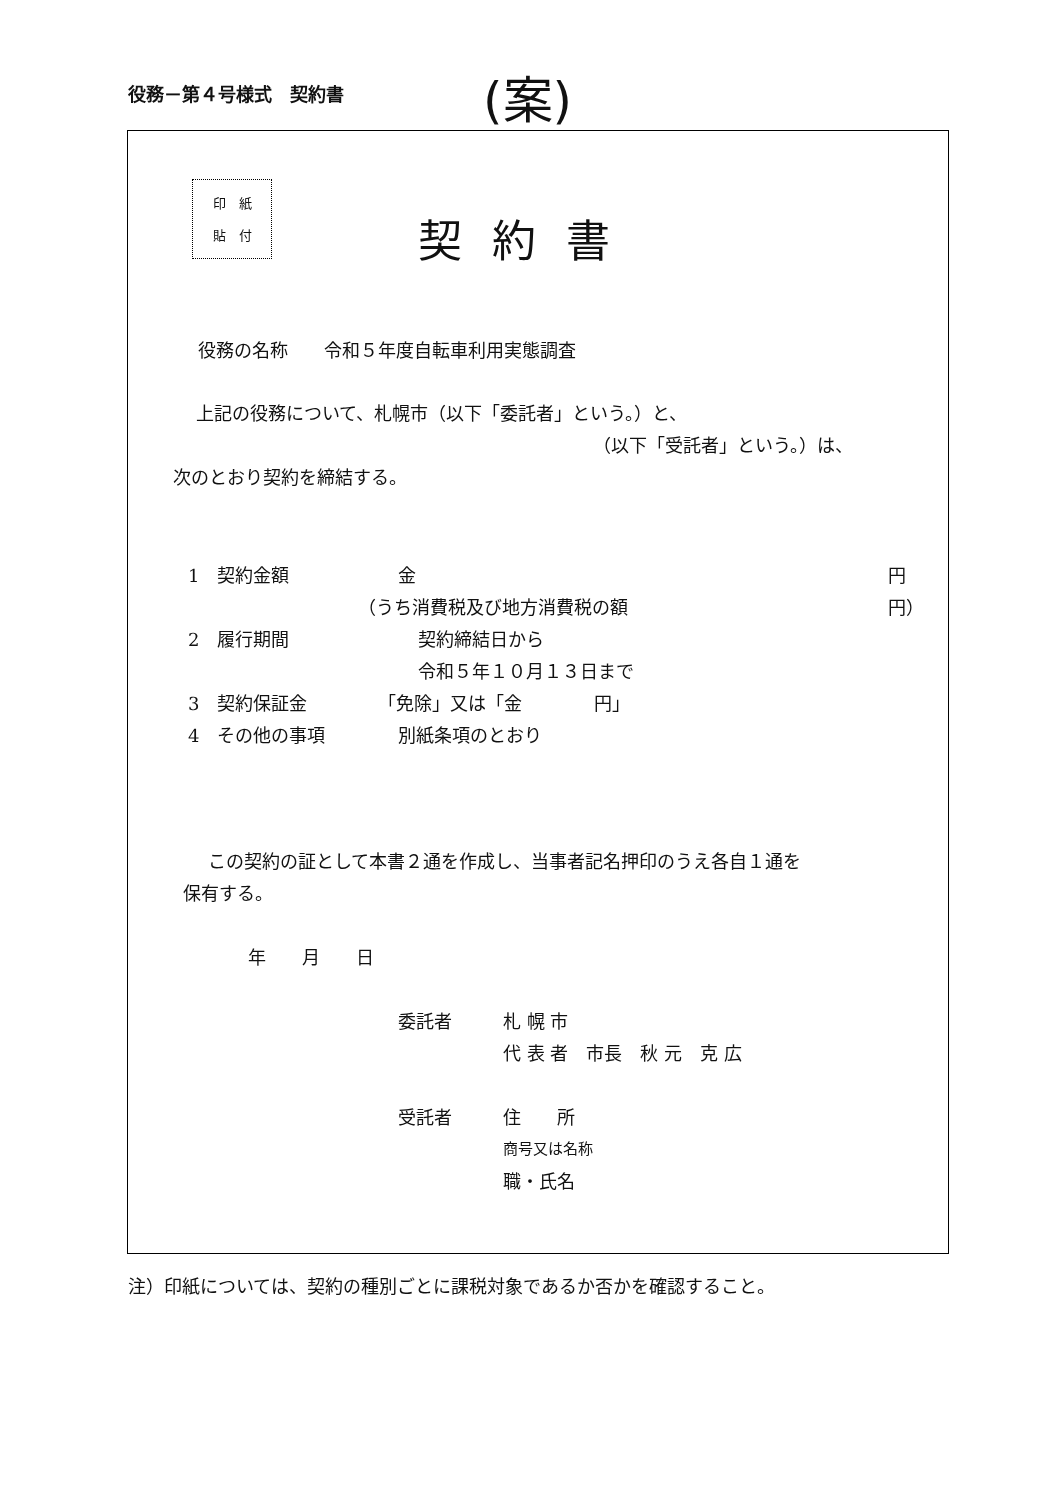役務－第４号様式　契約書 (案)
印　紙
貼　付
契約書
役務の名称　　令和５年度自転車利用実態調査
上記の役務について、札幌市（以下「委託者」という。）と、
（以下「受託者」という。）は、
次のとおり契約を締結する。
1　契約金額 金 円
（うち消費税及び地方消費税の額 円）
2　履行期間 契約締結日から
令和５年１０月１３日まで
3　契約保証金 「免除」又は「金　　　　円」
4　その他の事項 別紙条項のとおり
この契約の証として本書２通を作成し、当事者記名押印のうえ各自１通を
保有する。
年　　月　　日
委託者 札 幌 市
代 表 者　市長　秋 元　克 広
受託者 住　　所
商号又は名称
職・氏名
注）印紙については、契約の種別ごとに課税対象であるか否かを確認すること。